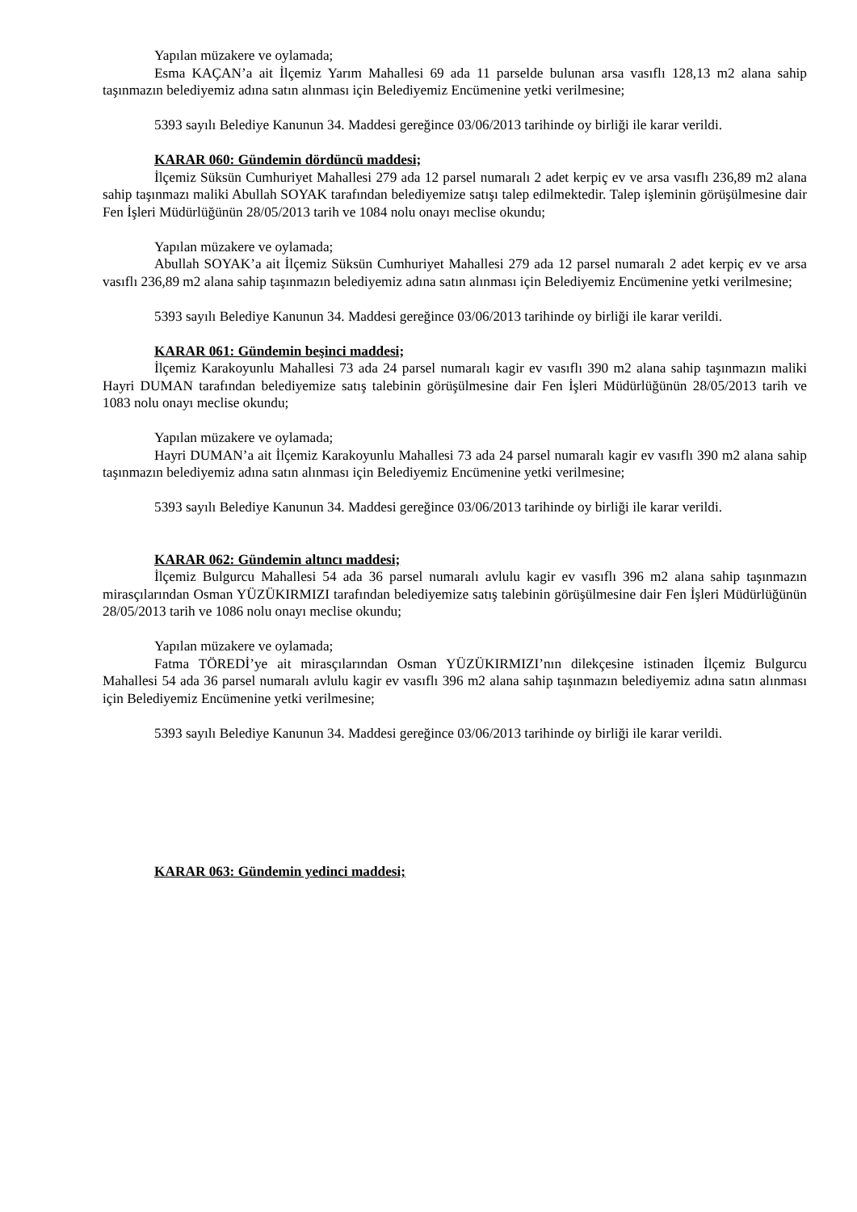Yapılan müzakere ve oylamada;
Esma KAÇAN’a ait İlçemiz Yarım Mahallesi 69 ada 11 parselde bulunan arsa vasıflı 128,13 m2 alana sahip taşınmazın belediyemiz adına satın alınması için Belediyemiz Encümenine yetki verilmesine;
5393 sayılı Belediye Kanunun 34. Maddesi gereğince 03/06/2013 tarihinde oy birliği ile karar verildi.
KARAR 060: Gündemin dördüncü maddesi;
İlçemiz Süksün Cumhuriyet Mahallesi 279 ada 12 parsel numaralı 2 adet kerpiç ev ve arsa vasıflı 236,89 m2 alana sahip taşınmazı maliki Abullah SOYAK tarafından belediyemize satışı talep edilmektedir. Talep işleminin görüşülmesine dair Fen İşleri Müdürlüğünün 28/05/2013 tarih ve 1084 nolu onayı meclise okundu;
Yapılan müzakere ve oylamada;
Abullah SOYAK’a ait İlçemiz Süksün Cumhuriyet Mahallesi 279 ada 12 parsel numaralı 2 adet kerpiç ev ve arsa vasıflı 236,89 m2 alana sahip taşınmazın belediyemiz adına satın alınması için Belediyemiz Encümenine yetki verilmesine;
5393 sayılı Belediye Kanunun 34. Maddesi gereğince 03/06/2013 tarihinde oy birliği ile karar verildi.
KARAR 061: Gündemin beşinci maddesi;
İlçemiz Karakoyunlu Mahallesi 73 ada 24 parsel numaralı kagir ev vasıflı 390 m2 alana sahip taşınmazın maliki Hayri DUMAN tarafından belediyemize satış talebinin görüşülmesine dair Fen İşleri Müdürlüğünün 28/05/2013 tarih ve 1083 nolu onayı meclise okundu;
Yapılan müzakere ve oylamada;
Hayri DUMAN’a ait İlçemiz Karakoyunlu Mahallesi 73 ada 24 parsel numaralı kagir ev vasıflı 390 m2 alana sahip taşınmazın belediyemiz adına satın alınması için Belediyemiz Encümenine yetki verilmesine;
5393 sayılı Belediye Kanunun 34. Maddesi gereğince 03/06/2013 tarihinde oy birliği ile karar verildi.
KARAR 062: Gündemin altıncı maddesi;
İlçemiz Bulgurcu Mahallesi 54 ada 36 parsel numaralı avlulu kagir ev vasıflı 396 m2 alana sahip taşınmazın mirasçılarından Osman YÜZÜKIRMIZI tarafından belediyemize satış talebinin görüşülmesine dair Fen İşleri Müdürlüğünün 28/05/2013 tarih ve 1086 nolu onayı meclise okundu;
Yapılan müzakere ve oylamada;
Fatma TÖREDİ’ye ait mirasçılarından Osman YÜZÜKIRMIZI’nın dilekçesine istinaden İlçemiz Bulgurcu Mahallesi 54 ada 36 parsel numaralı avlulu kagir ev vasıflı 396 m2 alana sahip taşınmazın belediyemiz adına satın alınması için Belediyemiz Encümenine yetki verilmesine;
5393 sayılı Belediye Kanunun 34. Maddesi gereğince 03/06/2013 tarihinde oy birliği ile karar verildi.
KARAR 063: Gündemin yedinci maddesi;